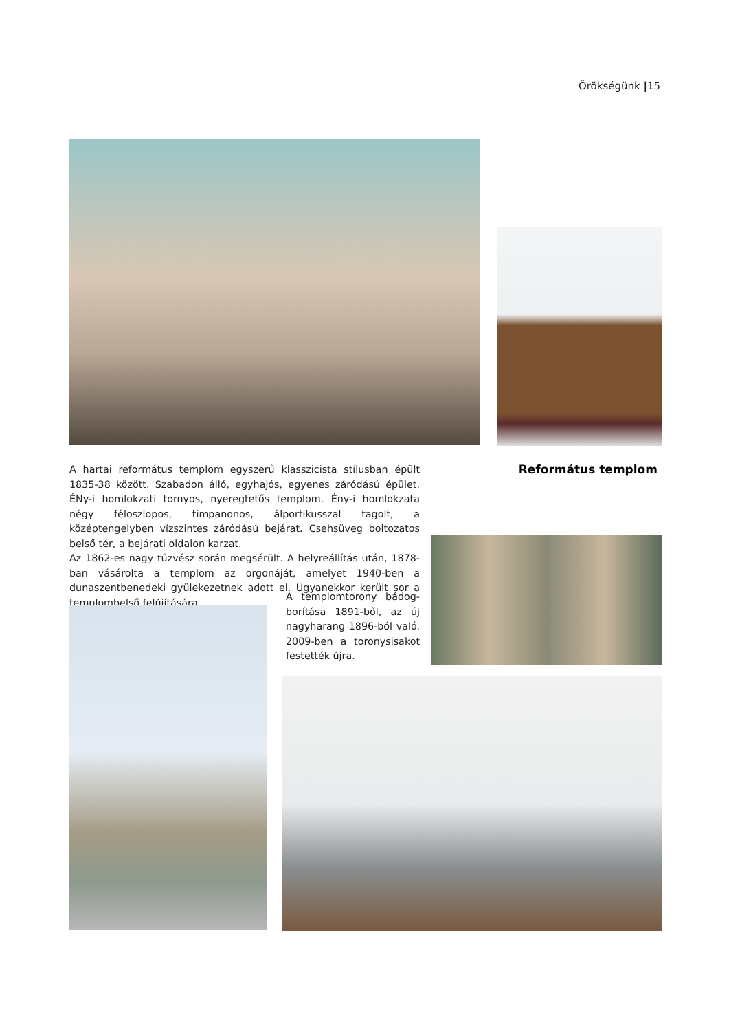Örökségünk |15
Református templom
A hartai református templom egyszerű klasszicista stílusban épült 1835-38 között. Szabadon álló, egyhajós, egyenes záródású épület. ÉNy-i homlokzati tornyos, nyeregtetős templom. Ény-i homlokzata négy féloszlopos, timpanonos, álportikusszal tagolt, a középtengelyben vízszintes záródású bejárat. Csehsüveg boltozatos belső tér, a bejárati oldalon karzat.
Az 1862-es nagy tűzvész során megsérült. A helyreállítás után, 1878-ban vásárolta a templom az orgonáját, amelyet 1940-ben a dunaszentbenedeki gyülekezetnek adott el. Ugyanekkor került sor a templombelső felújítására.
A templomtorony bádog-borítása 1891-ből, az új nagyharang 1896-ból való. 2009-ben a toronysisakot festették újra.